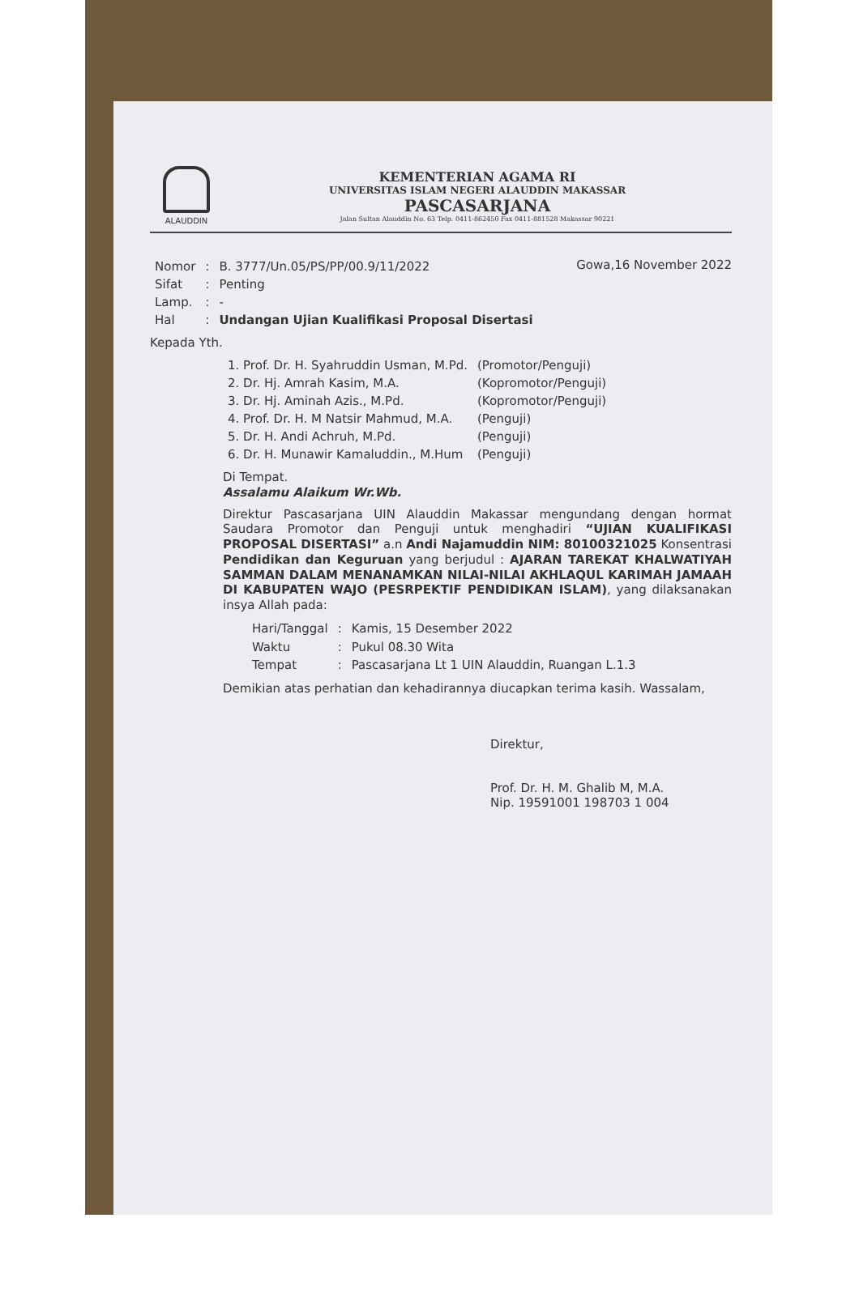ALAUDDIN
KEMENTERIAN AGAMA RI
UNIVERSITAS ISLAM NEGERI ALAUDDIN MAKASSAR
PASCASARJANA
Jalan Sultan Alauddin No. 63 Telp. 0411-862450 Fax 0411-881528 Makassar 90221
| Nomor | : | B. 3777/Un.05/PS/PP/00.9/11/2022 |
| Sifat | : | Penting |
| Lamp. | : | - |
| Hal | : | Undangan Ujian Kualifikasi Proposal Disertasi |
Gowa,16 November 2022
Kepada Yth.
| 1. Prof. Dr. H. Syahruddin Usman, M.Pd. | (Promotor/Penguji) |
| 2. Dr. Hj. Amrah Kasim, M.A. | (Kopromotor/Penguji) |
| 3. Dr. Hj. Aminah Azis., M.Pd. | (Kopromotor/Penguji) |
| 4. Prof. Dr. H. M Natsir Mahmud, M.A. | (Penguji) |
| 5. Dr. H. Andi Achruh, M.Pd. | (Penguji) |
| 6. Dr. H. Munawir Kamaluddin., M.Hum | (Penguji) |
Di Tempat.
Assalamu Alaikum Wr.Wb.
Direktur Pascasarjana UIN Alauddin Makassar mengundang dengan hormat Saudara Promotor dan Penguji untuk menghadiri “UJIAN KUALIFIKASI PROPOSAL DISERTASI” a.n Andi Najamuddin NIM: 80100321025 Konsentrasi Pendidikan dan Keguruan yang berjudul : AJARAN TAREKAT KHALWATIYAH SAMMAN DALAM MENANAMKAN NILAI-NILAI AKHLAQUL KARIMAH JAMAAH DI KABUPATEN WAJO (PESRPEKTIF PENDIDIKAN ISLAM), yang dilaksanakan insya Allah pada:
| Hari/Tanggal | : | Kamis, 15 Desember 2022 |
| Waktu | : | Pukul 08.30 Wita |
| Tempat | : | Pascasarjana Lt 1 UIN Alauddin, Ruangan L.1.3 |
Demikian atas perhatian dan kehadirannya diucapkan terima kasih. Wassalam,
Direktur,
Prof. Dr. H. M. Ghalib M, M.A.
Nip. 19591001 198703 1 004